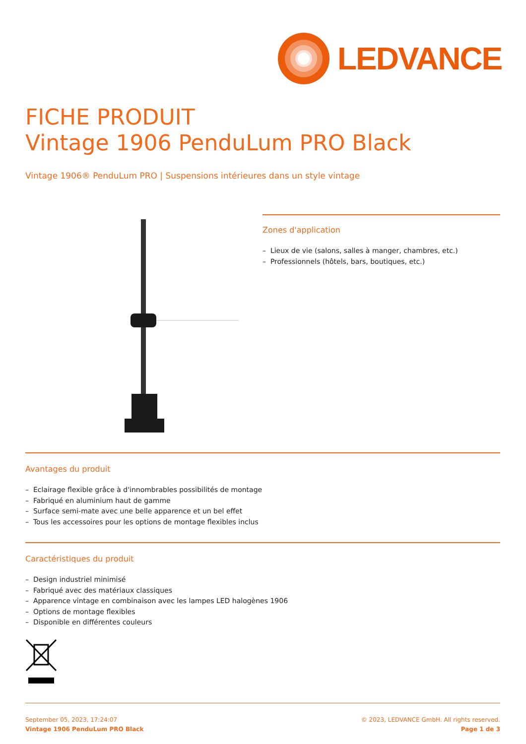LEDVANCE
FICHE PRODUIT
Vintage 1906 PenduLum PRO Black
Vintage 1906® PenduLum PRO | Suspensions intérieures dans un style vintage
Zones d'application
– Lieux de vie (salons, salles à manger, chambres, etc.)
– Professionnels (hôtels, bars, boutiques, etc.)
Avantages du produit
– Eclairage flexible grâce à d'innombrables possibilités de montage
– Fabriqué en aluminium haut de gamme
– Surface semi-mate avec une belle apparence et un bel effet
– Tous les accessoires pour les options de montage flexibles inclus
Caractéristiques du produit
– Design industriel minimisé
– Fabriqué avec des matériaux classiques
– Apparence vintage en combinaison avec les lampes LED halogènes 1906
– Options de montage flexibles
– Disponible en différentes couleurs
September 05, 2023, 17:24:07
Vintage 1906 PenduLum PRO Black
© 2023, LEDVANCE GmbH. All rights reserved.
Page 1 de 3